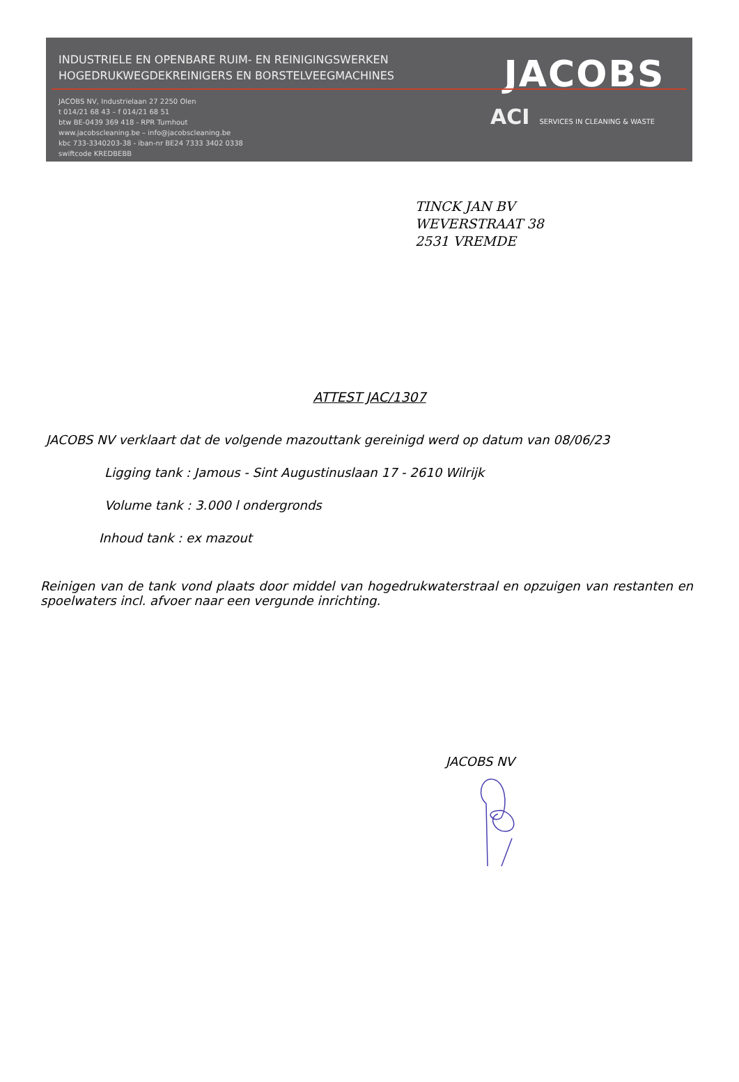INDUSTRIELE EN OPENBARE RUIM- EN REINIGINGSWERKEN
HOGEDRUKWEGDEKREINIGERS EN BORSTELVEEGMACHINES
JACOBS NV, Industrielaan 27 2250 Olen
t 014/21 68 43 – f 014/21 68 51
btw BE-0439 369 418 - RPR Turnhout
www.jacobscleaning.be – info@jacobscleaning.be
kbc 733-3340203-38 - iban-nr BE24 7333 3402 0338
swiftcode KREDBEBB
JACOBS
ACI SERVICES IN CLEANING & WASTE
TINCK JAN BV
WEVERSTRAAT 38
2531 VREMDE
ATTEST JAC/1307
JACOBS NV verklaart dat de volgende mazouttank gereinigd werd op datum van 08/06/23
Ligging tank : Jamous - Sint Augustinuslaan 17 - 2610 Wilrijk
Volume tank : 3.000 l ondergronds
Inhoud tank : ex mazout
Reinigen van de tank vond plaats door middel van hogedrukwaterstraal en opzuigen van restanten en spoelwaters incl. afvoer naar een vergunde inrichting.
JACOBS NV